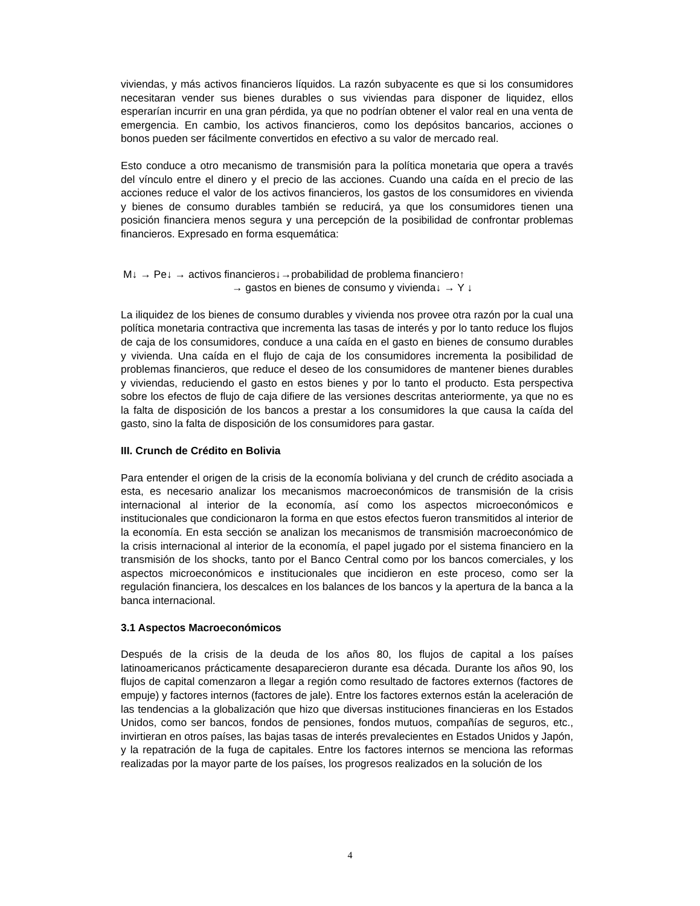viviendas, y más activos financieros líquidos. La razón subyacente es que si los consumidores necesitaran vender sus bienes durables o sus viviendas para disponer de liquidez, ellos esperarían incurrir en una gran pérdida, ya que no podrían obtener el valor real en una venta de emergencia. En cambio, los activos financieros, como los depósitos bancarios, acciones o bonos pueden ser fácilmente convertidos en efectivo a su valor de mercado real.
Esto conduce a otro mecanismo de transmisión para la política monetaria que opera a través del vínculo entre el dinero y el precio de las acciones. Cuando una caída en el precio de las acciones reduce el valor de los activos financieros, los gastos de los consumidores en vivienda y bienes de consumo durables también se reducirá, ya que los consumidores tienen una posición financiera menos segura y una percepción de la posibilidad de confrontar problemas financieros. Expresado en forma esquemática:
M↓ → Pe↓ → activos financieros↓→probabilidad de problema financiero↑
→ gastos en bienes de consumo y vivienda↓ → Y ↓
La iliquidez de los bienes de consumo durables y vivienda nos provee otra razón por la cual una política monetaria contractiva que incrementa las tasas de interés y por lo tanto reduce los flujos de caja de los consumidores, conduce a una caída en el gasto en bienes de consumo durables y vivienda. Una caída en el flujo de caja de los consumidores incrementa la posibilidad de problemas financieros, que reduce el deseo de los consumidores de mantener bienes durables y viviendas, reduciendo el gasto en estos bienes y por lo tanto el producto. Esta perspectiva sobre los efectos de flujo de caja difiere de las versiones descritas anteriormente, ya que no es la falta de disposición de los bancos a prestar a los consumidores la que causa la caída del gasto, sino la falta de disposición de los consumidores para gastar.
III. Crunch de Crédito en Bolivia
Para entender el origen de la crisis de la economía boliviana y del crunch de crédito asociada a esta, es necesario analizar los mecanismos macroeconómicos de transmisión de la crisis internacional al interior de la economía, así como los aspectos microeconómicos e institucionales que condicionaron la forma en que estos efectos fueron transmitidos al interior de la economía. En esta sección se analizan los mecanismos de transmisión macroeconómico de la crisis internacional al interior de la economía, el papel jugado por el sistema financiero en la transmisión de los shocks, tanto por el Banco Central como por los bancos comerciales, y los aspectos microeconómicos e institucionales que incidieron en este proceso, como ser la regulación financiera, los descalces en los balances de los bancos y la apertura de la banca a la banca internacional.
3.1 Aspectos Macroeconómicos
Después de la crisis de la deuda de los años 80, los flujos de capital a los países latinoamericanos prácticamente desaparecieron durante esa década. Durante los años 90, los flujos de capital comenzaron a llegar a región como resultado de factores externos (factores de empuje) y factores internos (factores de jale). Entre los factores externos están la aceleración de las tendencias a la globalización que hizo que diversas instituciones financieras en los Estados Unidos, como ser bancos, fondos de pensiones, fondos mutuos, compañías de seguros, etc., invirtieran en otros países, las bajas tasas de interés prevalecientes en Estados Unidos y Japón, y la repatración de la fuga de capitales. Entre los factores internos se menciona las reformas realizadas por la mayor parte de los países, los progresos realizados en la solución de los
4